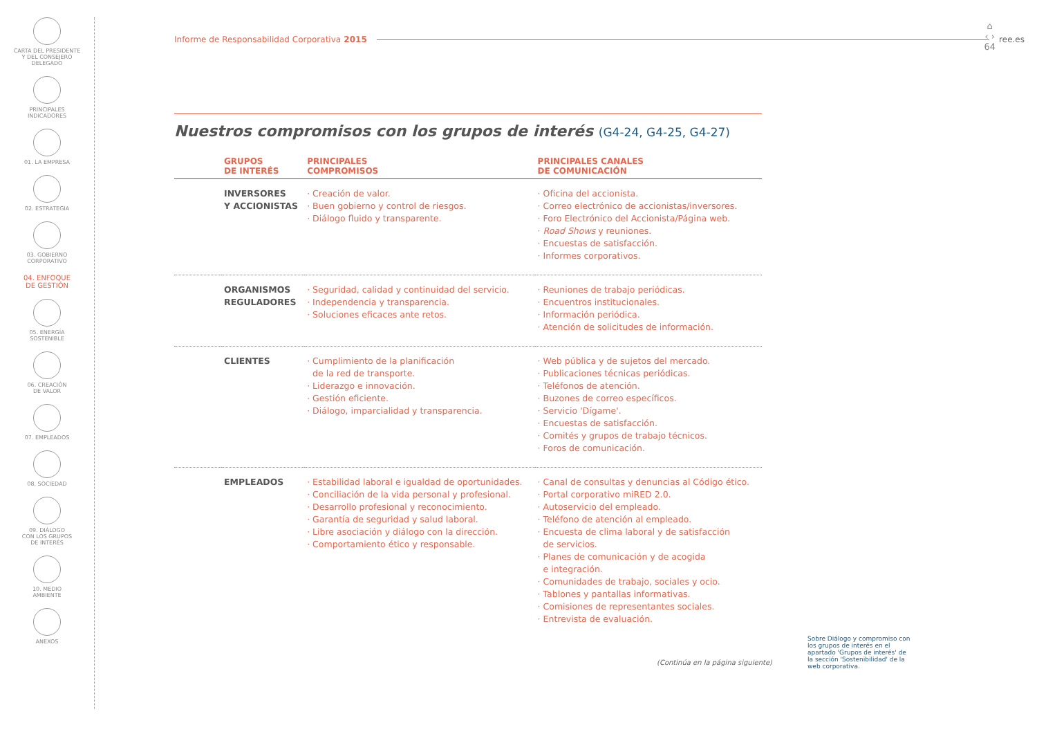CARTA DEL PRESIDENTE
Y DEL CONSEJERO
DELEGADO
PRINCIPALES
INDICADORES
01. LA EMPRESA
02. ESTRATEGIA
03. GOBIERNO
CORPORATIVO
04. ENFOQUE
DE GESTIÓN
05. ENERGÍA
SOSTENIBLE
06. CREACIÓN
DE VALOR
07. EMPLEADOS
08. SOCIEDAD
09. DIÁLOGO
CON LOS GRUPOS
DE INTERÉS
10. MEDIO
AMBIENTE
ANEXOS
⌂
‹ ›
64
Informe de Responsabilidad Corporativa 2015 ree.es
Nuestros compromisos con los grupos de interés (G4-24, G4-25, G4-27)
| | GRUPOS DE INTERÉS | PRINCIPALES COMPROMISOS | PRINCIPALES CANALES DE COMUNICACIÓN |
| --- | --- | --- | --- |
| | INVERSORES Y ACCIONISTAS | · Creación de valor. · Buen gobierno y control de riesgos. · Diálogo fluido y transparente. | · Oficina del accionista. · Correo electrónico de accionistas/inversores. · Foro Electrónico del Accionista/Página web. · Road Shows y reuniones. · Encuestas de satisfacción. · Informes corporativos. |
| | ORGANISMOS REGULADORES | · Seguridad, calidad y continuidad del servicio. · Independencia y transparencia. · Soluciones eficaces ante retos. | · Reuniones de trabajo periódicas. · Encuentros institucionales. · Información periódica. · Atención de solicitudes de información. |
| | CLIENTES | · Cumplimiento de la planificación de la red de transporte. · Liderazgo e innovación. · Gestión eficiente. · Diálogo, imparcialidad y transparencia. | · Web pública y de sujetos del mercado. · Publicaciones técnicas periódicas. · Teléfonos de atención. · Buzones de correo específicos. · Servicio 'Dígame'. · Encuestas de satisfacción. · Comités y grupos de trabajo técnicos. · Foros de comunicación. |
| | EMPLEADOS | · Estabilidad laboral e igualdad de oportunidades. · Conciliación de la vida personal y profesional. · Desarrollo profesional y reconocimiento. · Garantía de seguridad y salud laboral. · Libre asociación y diálogo con la dirección. · Comportamiento ético y responsable. | · Canal de consultas y denuncias al Código ético. · Portal corporativo miRED 2.0. · Autoservicio del empleado. · Teléfono de atención al empleado. · Encuesta de clima laboral y de satisfacción de servicios. · Planes de comunicación y de acogida e integración. · Comunidades de trabajo, sociales y ocio. · Tablones y pantallas informativas. · Comisiones de representantes sociales. · Entrevista de evaluación. |
(Continúa en la página siguiente)
Sobre Diálogo y compromiso con los grupos de interés en el apartado 'Grupos de interés' de la sección 'Sostenibilidad' de la web corporativa.